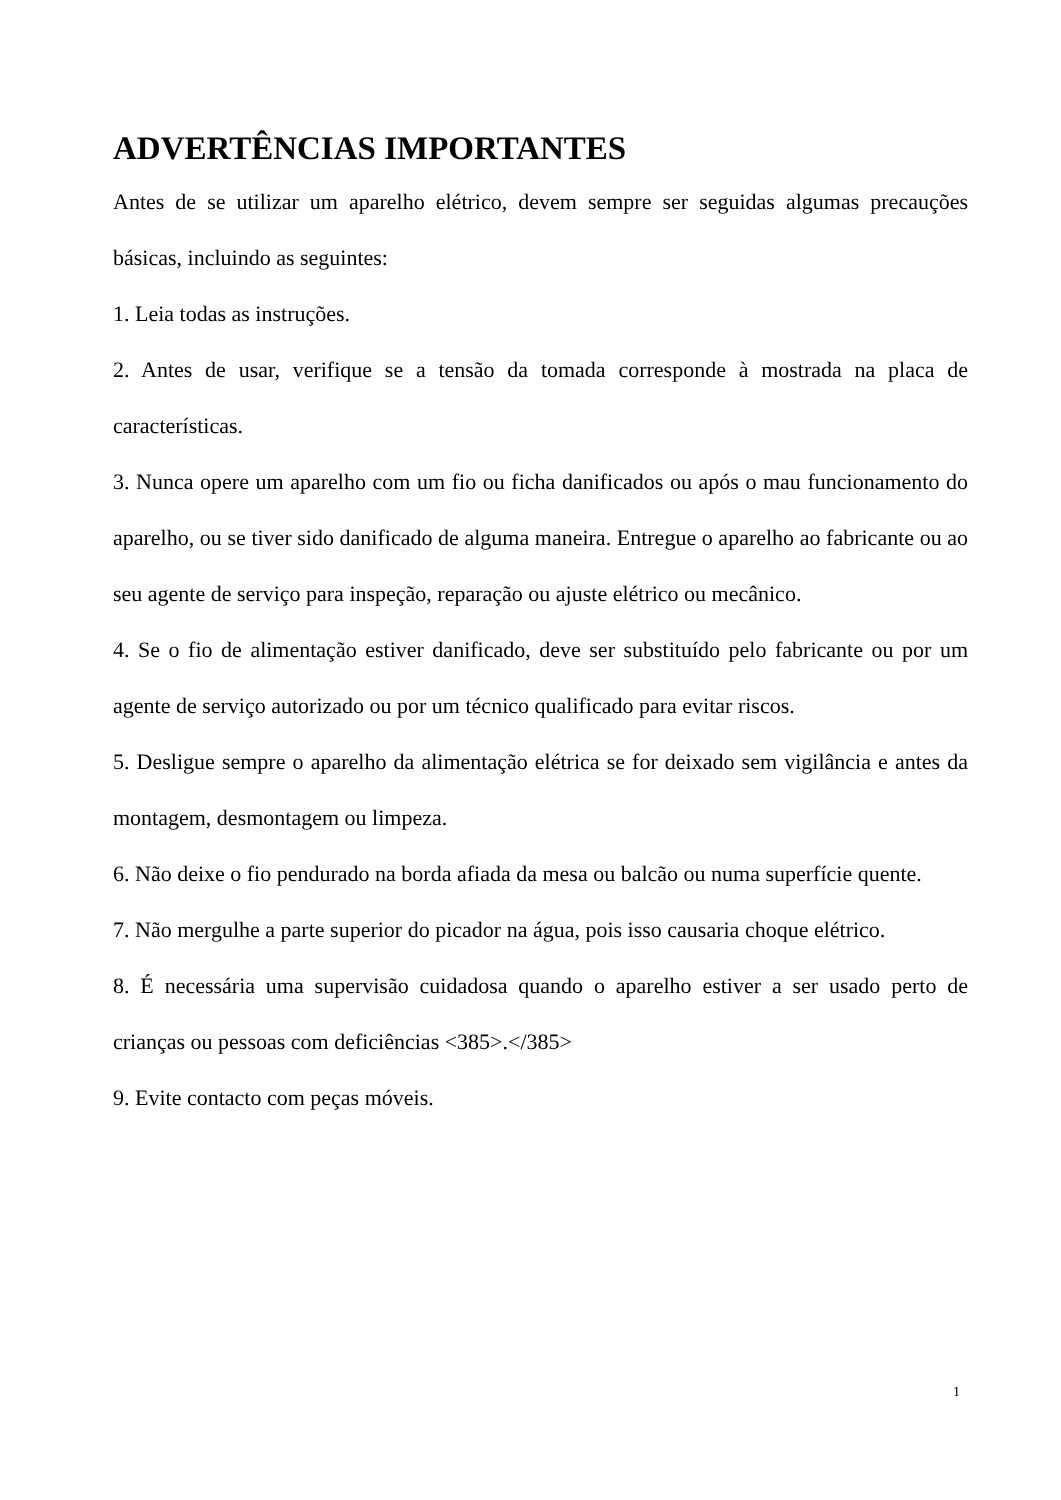ADVERTÊNCIAS IMPORTANTES
Antes de se utilizar um aparelho elétrico, devem sempre ser seguidas algumas precauções básicas, incluindo as seguintes:
1. Leia todas as instruções.
2. Antes de usar, verifique se a tensão da tomada corresponde à mostrada na placa de características.
3. Nunca opere um aparelho com um fio ou ficha danificados ou após o mau funcionamento do aparelho, ou se tiver sido danificado de alguma maneira. Entregue o aparelho ao fabricante ou ao seu agente de serviço para inspeção, reparação ou ajuste elétrico ou mecânico.
4. Se o fio de alimentação estiver danificado, deve ser substituído pelo fabricante ou por um agente de serviço autorizado ou por um técnico qualificado para evitar riscos.
5. Desligue sempre o aparelho da alimentação elétrica se for deixado sem vigilância e antes da montagem, desmontagem ou limpeza.
6. Não deixe o fio pendurado na borda afiada da mesa ou balcão ou numa superfície quente.
7. Não mergulhe a parte superior do picador na água, pois isso causaria choque elétrico.
8. É necessária uma supervisão cuidadosa quando o aparelho estiver a ser usado perto de crianças ou pessoas com deficiências <385>.</385>
9. Evite contacto com peças móveis.
1